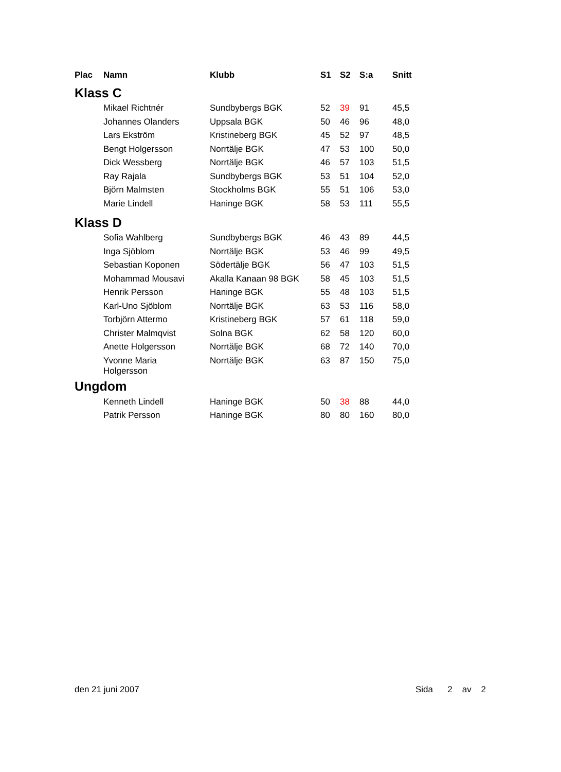| Plac | Namn | Klubb | S1 | S2 | S:a | Snitt |
| --- | --- | --- | --- | --- | --- | --- |
| Klass C | | | | | | |
| | Mikael Richtnér | Sundbybergs BGK | 52 | 39 | 91 | 45,5 |
| | Johannes Olanders | Uppsala BGK | 50 | 46 | 96 | 48,0 |
| | Lars Ekström | Kristineberg BGK | 45 | 52 | 97 | 48,5 |
| | Bengt Holgersson | Norrtälje BGK | 47 | 53 | 100 | 50,0 |
| | Dick Wessberg | Norrtälje BGK | 46 | 57 | 103 | 51,5 |
| | Ray Rajala | Sundbybergs BGK | 53 | 51 | 104 | 52,0 |
| | Björn Malmsten | Stockholms BGK | 55 | 51 | 106 | 53,0 |
| | Marie Lindell | Haninge BGK | 58 | 53 | 111 | 55,5 |
| Klass D | | | | | | |
| | Sofia Wahlberg | Sundbybergs BGK | 46 | 43 | 89 | 44,5 |
| | Inga Sjöblom | Norrtälje BGK | 53 | 46 | 99 | 49,5 |
| | Sebastian Koponen | Södertälje BGK | 56 | 47 | 103 | 51,5 |
| | Mohammad Mousavi | Akalla Kanaan 98 BGK | 58 | 45 | 103 | 51,5 |
| | Henrik Persson | Haninge BGK | 55 | 48 | 103 | 51,5 |
| | Karl-Uno Sjöblom | Norrtälje BGK | 63 | 53 | 116 | 58,0 |
| | Torbjörn Attermo | Kristineberg BGK | 57 | 61 | 118 | 59,0 |
| | Christer Malmqvist | Solna BGK | 62 | 58 | 120 | 60,0 |
| | Anette Holgersson | Norrtälje BGK | 68 | 72 | 140 | 70,0 |
| | Yvonne Maria Holgersson | Norrtälje BGK | 63 | 87 | 150 | 75,0 |
| Ungdom | | | | | | |
| | Kenneth Lindell | Haninge BGK | 50 | 38 | 88 | 44,0 |
| | Patrik Persson | Haninge BGK | 80 | 80 | 160 | 80,0 |
den 21 juni 2007 Sida 2 av 2